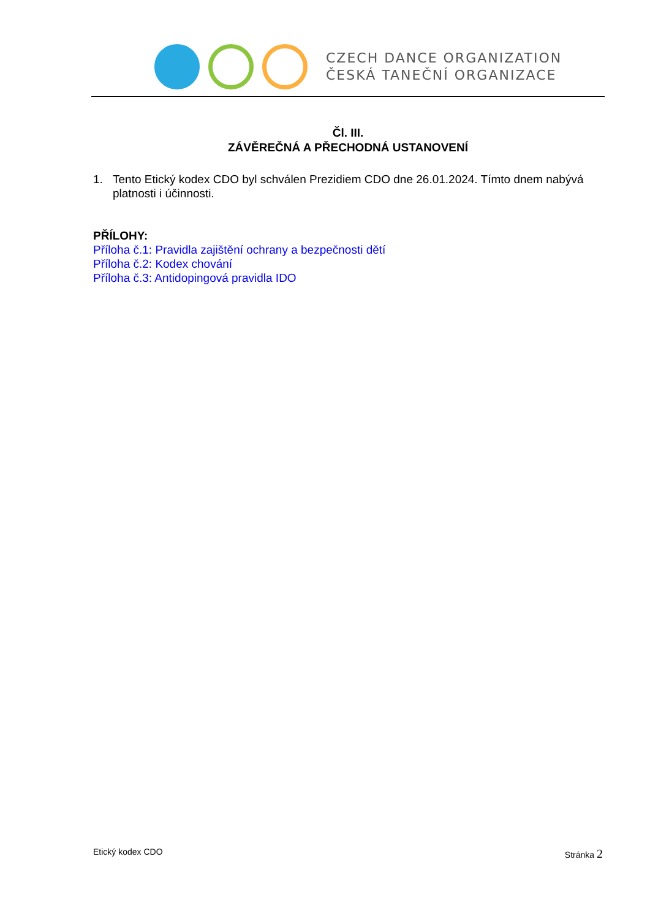CZECH DANCE ORGANIZATION
ČESKÁ TANEČNÍ ORGANIZACE
Čl. III.
ZÁVĚREČNÁ A PŘECHODNÁ USTANOVENÍ
1. Tento Etický kodex CDO byl schválen Prezidiem CDO dne 26.01.2024. Tímto dnem nabývá platnosti i účinnosti.
PŘÍLOHY:
Příloha č.1: Pravidla zajištění ochrany a bezpečnosti dětí
Příloha č.2: Kodex chování
Příloha č.3: Antidopingová pravidla IDO
Etický kodex CDO Stránka 2